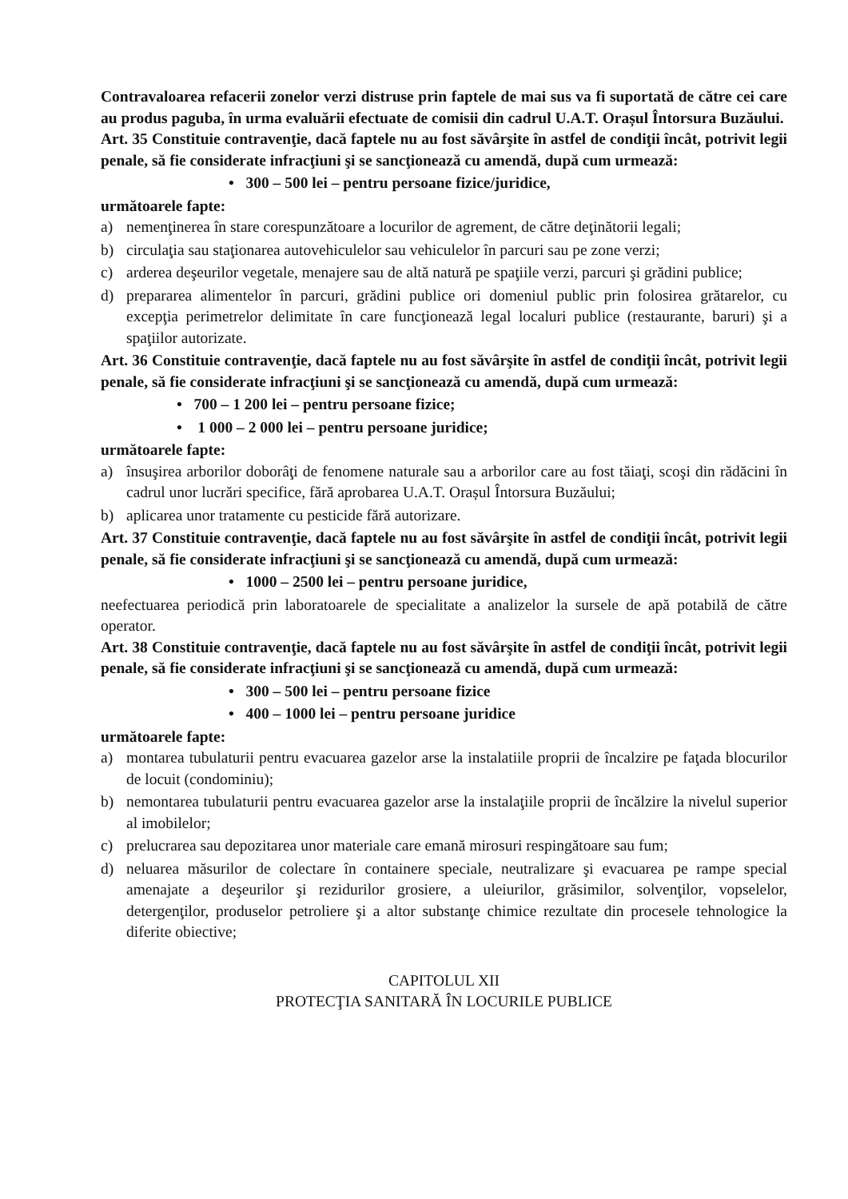Contravaloarea refacerii zonelor verzi distruse prin faptele de mai sus va fi suportată de către cei care au produs paguba, în urma evaluării efectuate de comisii din cadrul U.A.T. Orașul Întorsura Buzăului.
Art. 35 Constituie contravenţie, dacă faptele nu au fost săvârşite în astfel de condiţii încât, potrivit legii penale, să fie considerate infracţiuni şi se sancţionează cu amendă, după cum urmează:
• 300 – 500 lei – pentru persoane fizice/juridice,
următoarele fapte:
a) nemenţinerea în stare corespunzătoare a locurilor de agrement, de către deţinătorii legali;
b) circulaţia sau staţionarea autovehiculelor sau vehiculelor în parcuri sau pe zone verzi;
c) arderea deşeurilor vegetale, menajere sau de altă natură pe spaţiile verzi, parcuri şi grădini publice;
d) prepararea alimentelor în parcuri, grădini publice ori domeniul public prin folosirea grătarelor, cu excepţia perimetrelor delimitate în care funcţionează legal localuri publice (restaurante, baruri) şi a spaţiilor autorizate.
Art. 36 Constituie contravenţie, dacă faptele nu au fost săvârşite în astfel de condiţii încât, potrivit legii penale, să fie considerate infracţiuni şi se sancţionează cu amendă, după cum urmează:
• 700 – 1 200 lei – pentru persoane fizice;
• 1 000 – 2 000 lei – pentru persoane juridice;
următoarele fapte:
a) însuşirea arborilor doborâţi de fenomene naturale sau a arborilor care au fost tăiaţi, scoşi din rădăcini în cadrul unor lucrări specifice, fără aprobarea U.A.T. Orașul Întorsura Buzăului;
b) aplicarea unor tratamente cu pesticide fără autorizare.
Art. 37 Constituie contravenţie, dacă faptele nu au fost săvârşite în astfel de condiţii încât, potrivit legii penale, să fie considerate infracţiuni şi se sancţionează cu amendă, după cum urmează:
• 1000 – 2500 lei – pentru persoane juridice,
neefectuarea periodică prin laboratoarele de specialitate a analizelor la sursele de apă potabilă de către operator.
Art. 38 Constituie contravenţie, dacă faptele nu au fost săvârşite în astfel de condiţii încât, potrivit legii penale, să fie considerate infracţiuni şi se sancţionează cu amendă, după cum urmează:
• 300 – 500 lei – pentru persoane fizice
• 400 – 1000 lei – pentru persoane juridice
următoarele fapte:
a) montarea tubulaturii pentru evacuarea gazelor arse la instalatiile proprii de încalzire pe faţada blocurilor de locuit (condominiu);
b) nemontarea tubulaturii pentru evacuarea gazelor arse la instalaţiile proprii de încălzire la nivelul superior al imobilelor;
c) prelucrarea sau depozitarea unor materiale care emană mirosuri respingătoare sau fum;
d) neluarea măsurilor de colectare în containere speciale, neutralizare şi evacuarea pe rampe special amenajate a deşeurilor şi rezidurilor grosiere, a uleiurilor, grăsimilor, solvenţilor, vopselelor, detergenţilor, produselor petroliere şi a altor substanţe chimice rezultate din procesele tehnologice la diferite obiective;
CAPITOLUL XII
PROTECŢIA SANITARĂ ÎN LOCURILE PUBLICE